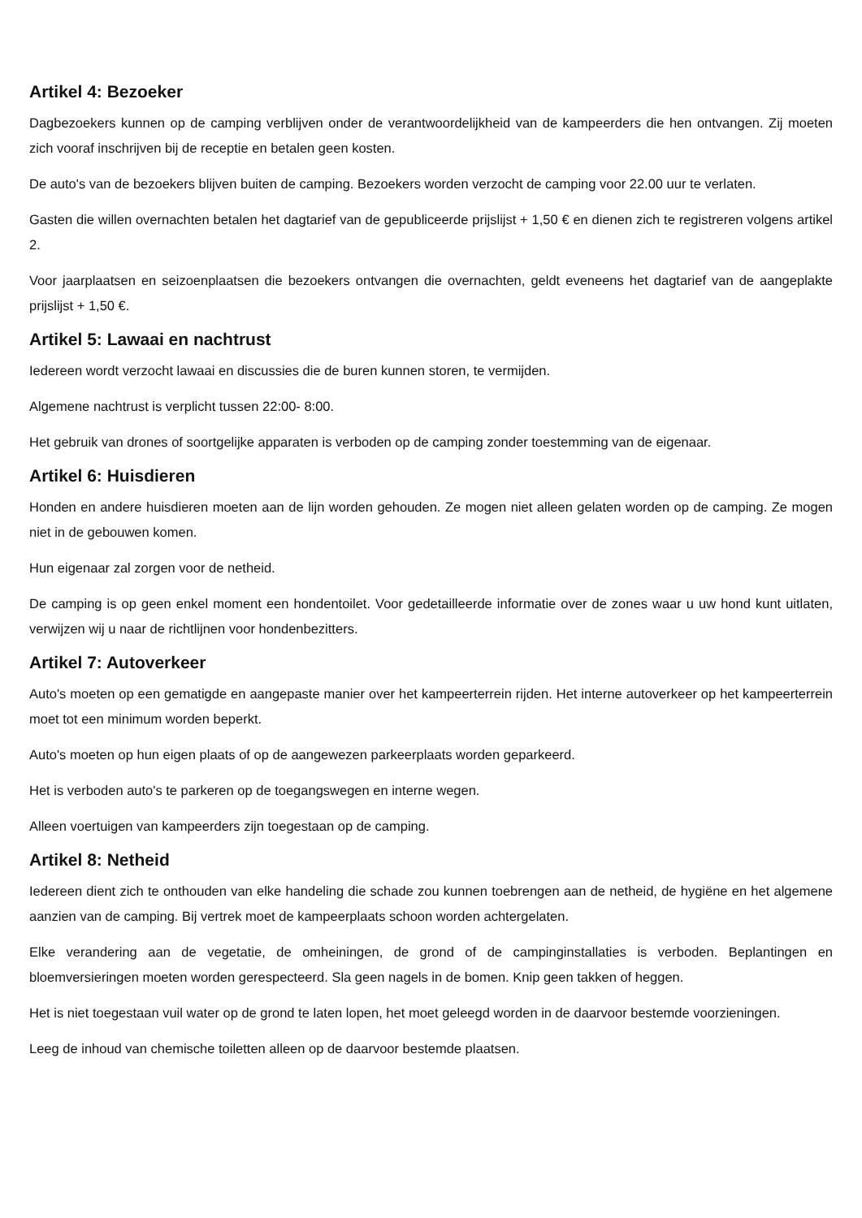Artikel 4: Bezoeker
Dagbezoekers kunnen op de camping verblijven onder de verantwoordelijkheid van de kampeerders die hen ontvangen. Zij moeten zich vooraf inschrijven bij de receptie en betalen geen kosten.
De auto's van de bezoekers blijven buiten de camping. Bezoekers worden verzocht de camping voor 22.00 uur te verlaten.
Gasten die willen overnachten betalen het dagtarief van de gepubliceerde prijslijst + 1,50 € en dienen zich te registreren volgens artikel 2.
Voor jaarplaatsen en seizoenplaatsen die bezoekers ontvangen die overnachten, geldt eveneens het dagtarief van de aangeplakte prijslijst + 1,50 €.
Artikel 5: Lawaai en nachtrust
Iedereen wordt verzocht lawaai en discussies die de buren kunnen storen, te vermijden.
Algemene nachtrust is verplicht tussen 22:00- 8:00.
Het gebruik van drones of soortgelijke apparaten is verboden op de camping zonder toestemming van de eigenaar.
Artikel 6: Huisdieren
Honden en andere huisdieren moeten aan de lijn worden gehouden. Ze mogen niet alleen gelaten worden op de camping. Ze mogen niet in de gebouwen komen.
Hun eigenaar zal zorgen voor de netheid.
De camping is op geen enkel moment een hondentoilet. Voor gedetailleerde informatie over de zones waar u uw hond kunt uitlaten, verwijzen wij u naar de richtlijnen voor hondenbezitters.
Artikel 7: Autoverkeer
Auto's moeten op een gematigde en aangepaste manier over het kampeerterrein rijden. Het interne autoverkeer op het kampeerterrein moet tot een minimum worden beperkt.
Auto's moeten op hun eigen plaats of op de aangewezen parkeerplaats worden geparkeerd.
Het is verboden auto's te parkeren op de toegangswegen en interne wegen.
Alleen voertuigen van kampeerders zijn toegestaan op de camping.
Artikel 8: Netheid
Iedereen dient zich te onthouden van elke handeling die schade zou kunnen toebrengen aan de netheid, de hygiëne en het algemene aanzien van de camping. Bij vertrek moet de kampeerplaats schoon worden achtergelaten.
Elke verandering aan de vegetatie, de omheiningen, de grond of de campinginstallaties is verboden. Beplantingen en bloemversieringen moeten worden gerespecteerd. Sla geen nagels in de bomen. Knip geen takken of heggen.
Het is niet toegestaan vuil water op de grond te laten lopen, het moet geleegd worden in de daarvoor bestemde voorzieningen.
Leeg de inhoud van chemische toiletten alleen op de daarvoor bestemde plaatsen.